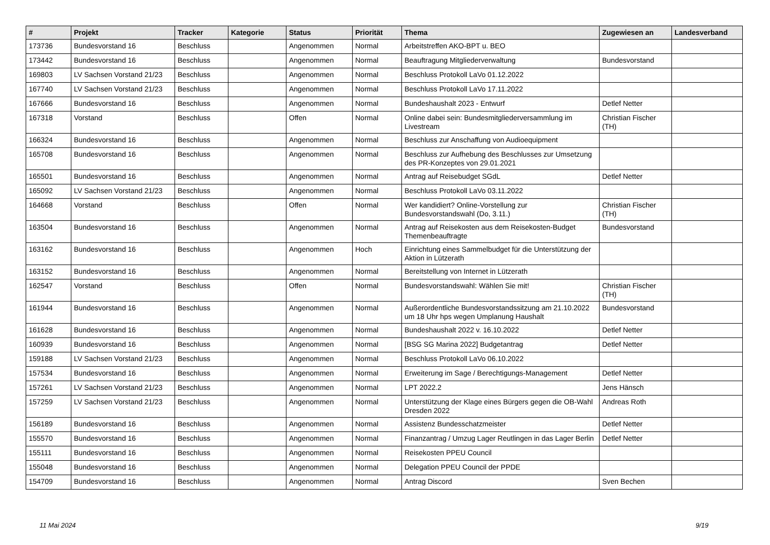| # | Projekt | Tracker | Kategorie | Status | Priorität | Thema | Zugewiesen an | Landesverband |
| --- | --- | --- | --- | --- | --- | --- | --- | --- |
| 173736 | Bundesvorstand 16 | Beschluss | | Angenommen | Normal | Arbeitstreffen AKO-BPT u. BEO | | |
| 173442 | Bundesvorstand 16 | Beschluss | | Angenommen | Normal | Beauftragung Mitgliederverwaltung | Bundesvorstand | |
| 169803 | LV Sachsen Vorstand 21/23 | Beschluss | | Angenommen | Normal | Beschluss Protokoll LaVo 01.12.2022 | | |
| 167740 | LV Sachsen Vorstand 21/23 | Beschluss | | Angenommen | Normal | Beschluss Protokoll LaVo 17.11.2022 | | |
| 167666 | Bundesvorstand 16 | Beschluss | | Angenommen | Normal | Bundeshaushalt 2023 - Entwurf | Detlef Netter | |
| 167318 | Vorstand | Beschluss | | Offen | Normal | Online dabei sein: Bundesmitgliederversammlung im Livestream | Christian Fischer (TH) | |
| 166324 | Bundesvorstand 16 | Beschluss | | Angenommen | Normal | Beschluss zur Anschaffung von Audioequipment | | |
| 165708 | Bundesvorstand 16 | Beschluss | | Angenommen | Normal | Beschluss zur Aufhebung des Beschlusses zur Umsetzung des PR-Konzeptes von 29.01.2021 | | |
| 165501 | Bundesvorstand 16 | Beschluss | | Angenommen | Normal | Antrag auf Reisebudget SGdL | Detlef Netter | |
| 165092 | LV Sachsen Vorstand 21/23 | Beschluss | | Angenommen | Normal | Beschluss Protokoll LaVo 03.11.2022 | | |
| 164668 | Vorstand | Beschluss | | Offen | Normal | Wer kandidiert? Online-Vorstellung zur Bundesvorstandswahl (Do, 3.11.) | Christian Fischer (TH) | |
| 163504 | Bundesvorstand 16 | Beschluss | | Angenommen | Normal | Antrag auf Reisekosten aus dem Reisekosten-Budget Themenbeauftragte | Bundesvorstand | |
| 163162 | Bundesvorstand 16 | Beschluss | | Angenommen | Hoch | Einrichtung eines Sammelbudget für die Unterstützung der Aktion in Lützerath | | |
| 163152 | Bundesvorstand 16 | Beschluss | | Angenommen | Normal | Bereitstellung von Internet in Lützerath | | |
| 162547 | Vorstand | Beschluss | | Offen | Normal | Bundesvorstandswahl: Wählen Sie mit! | Christian Fischer (TH) | |
| 161944 | Bundesvorstand 16 | Beschluss | | Angenommen | Normal | Außerordentliche Bundesvorstandssitzung am 21.10.2022 um 18 Uhr hps wegen Umplanung Haushalt | Bundesvorstand | |
| 161628 | Bundesvorstand 16 | Beschluss | | Angenommen | Normal | Bundeshaushalt 2022 v. 16.10.2022 | Detlef Netter | |
| 160939 | Bundesvorstand 16 | Beschluss | | Angenommen | Normal | [BSG SG Marina 2022] Budgetantrag | Detlef Netter | |
| 159188 | LV Sachsen Vorstand 21/23 | Beschluss | | Angenommen | Normal | Beschluss Protokoll LaVo 06.10.2022 | | |
| 157534 | Bundesvorstand 16 | Beschluss | | Angenommen | Normal | Erweiterung im Sage / Berechtigungs-Management | Detlef Netter | |
| 157261 | LV Sachsen Vorstand 21/23 | Beschluss | | Angenommen | Normal | LPT 2022.2 | Jens Hänsch | |
| 157259 | LV Sachsen Vorstand 21/23 | Beschluss | | Angenommen | Normal | Unterstützung der Klage eines Bürgers gegen die OB-Wahl Dresden 2022 | Andreas Roth | |
| 156189 | Bundesvorstand 16 | Beschluss | | Angenommen | Normal | Assistenz Bundesschatzmeister | Detlef Netter | |
| 155570 | Bundesvorstand 16 | Beschluss | | Angenommen | Normal | Finanzantrag / Umzug Lager Reutlingen in das Lager Berlin | Detlef Netter | |
| 155111 | Bundesvorstand 16 | Beschluss | | Angenommen | Normal | Reisekosten PPEU Council | | |
| 155048 | Bundesvorstand 16 | Beschluss | | Angenommen | Normal | Delegation PPEU Council der PPDE | | |
| 154709 | Bundesvorstand 16 | Beschluss | | Angenommen | Normal | Antrag Discord | Sven Bechen | |
11 Mai 2024 9/19